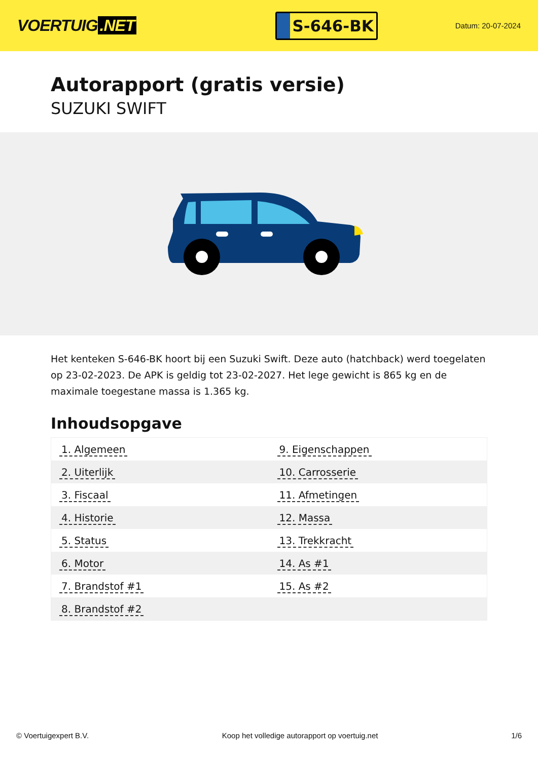VOERTUIG.NET
S-646-BK
Datum: 20-07-2024
Autorapport (gratis versie)
SUZUKI SWIFT
Het kenteken S-646-BK hoort bij een Suzuki Swift. Deze auto (hatchback) werd toegelaten op 23-02-2023. De APK is geldig tot 23-02-2027. Het lege gewicht is 865 kg en de maximale toegestane massa is 1.365 kg.
Inhoudsopgave
| 1. Algemeen | 9. Eigenschappen |
| 2. Uiterlijk | 10. Carrosserie |
| 3. Fiscaal | 11. Afmetingen |
| 4. Historie | 12. Massa |
| 5. Status | 13. Trekkracht |
| 6. Motor | 14. As #1 |
| 7. Brandstof #1 | 15. As #2 |
| 8. Brandstof #2 | |
© Voertuigexpert B.V. Koop het volledige autorapport op voertuig.net 1/6